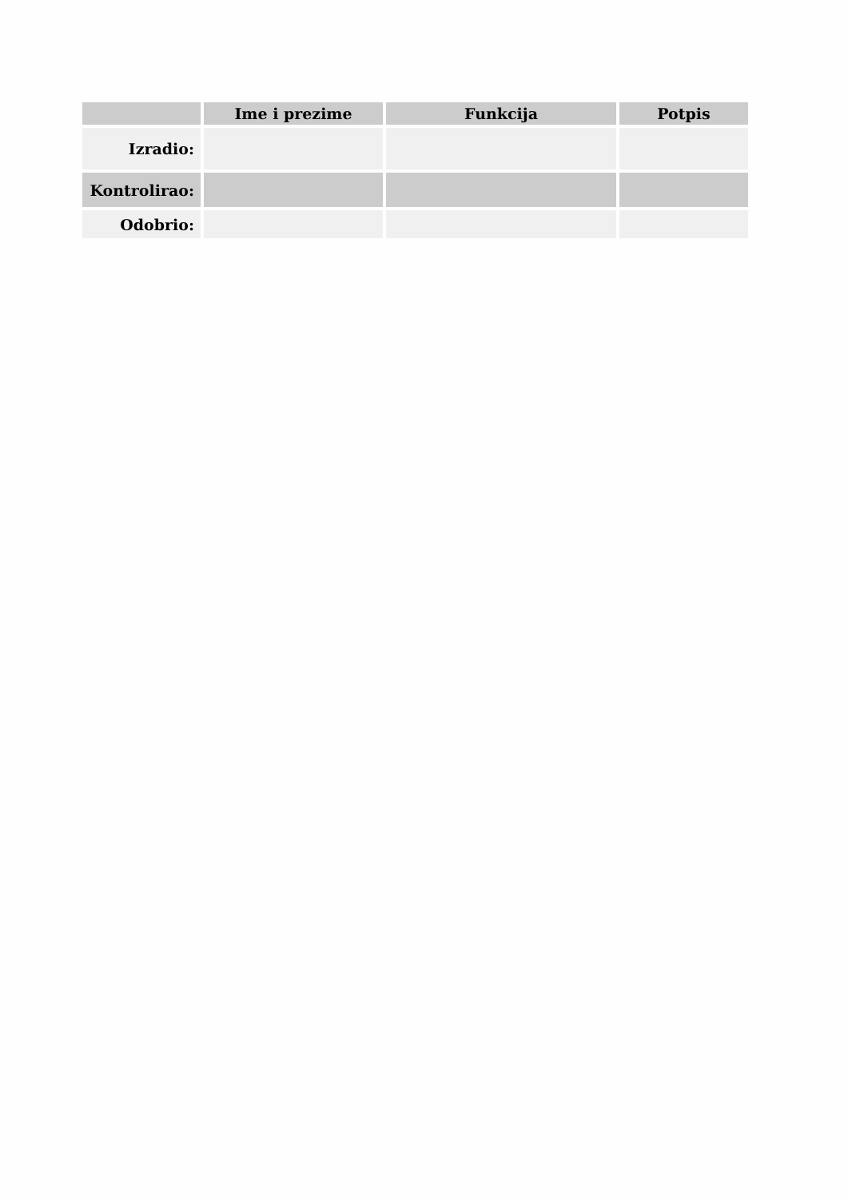| | Ime i prezime | Funkcija | Potpis |
| --- | --- | --- | --- |
| Izradio: | | | |
| Kontrolirao: | | | |
| Odobrio: | | | |